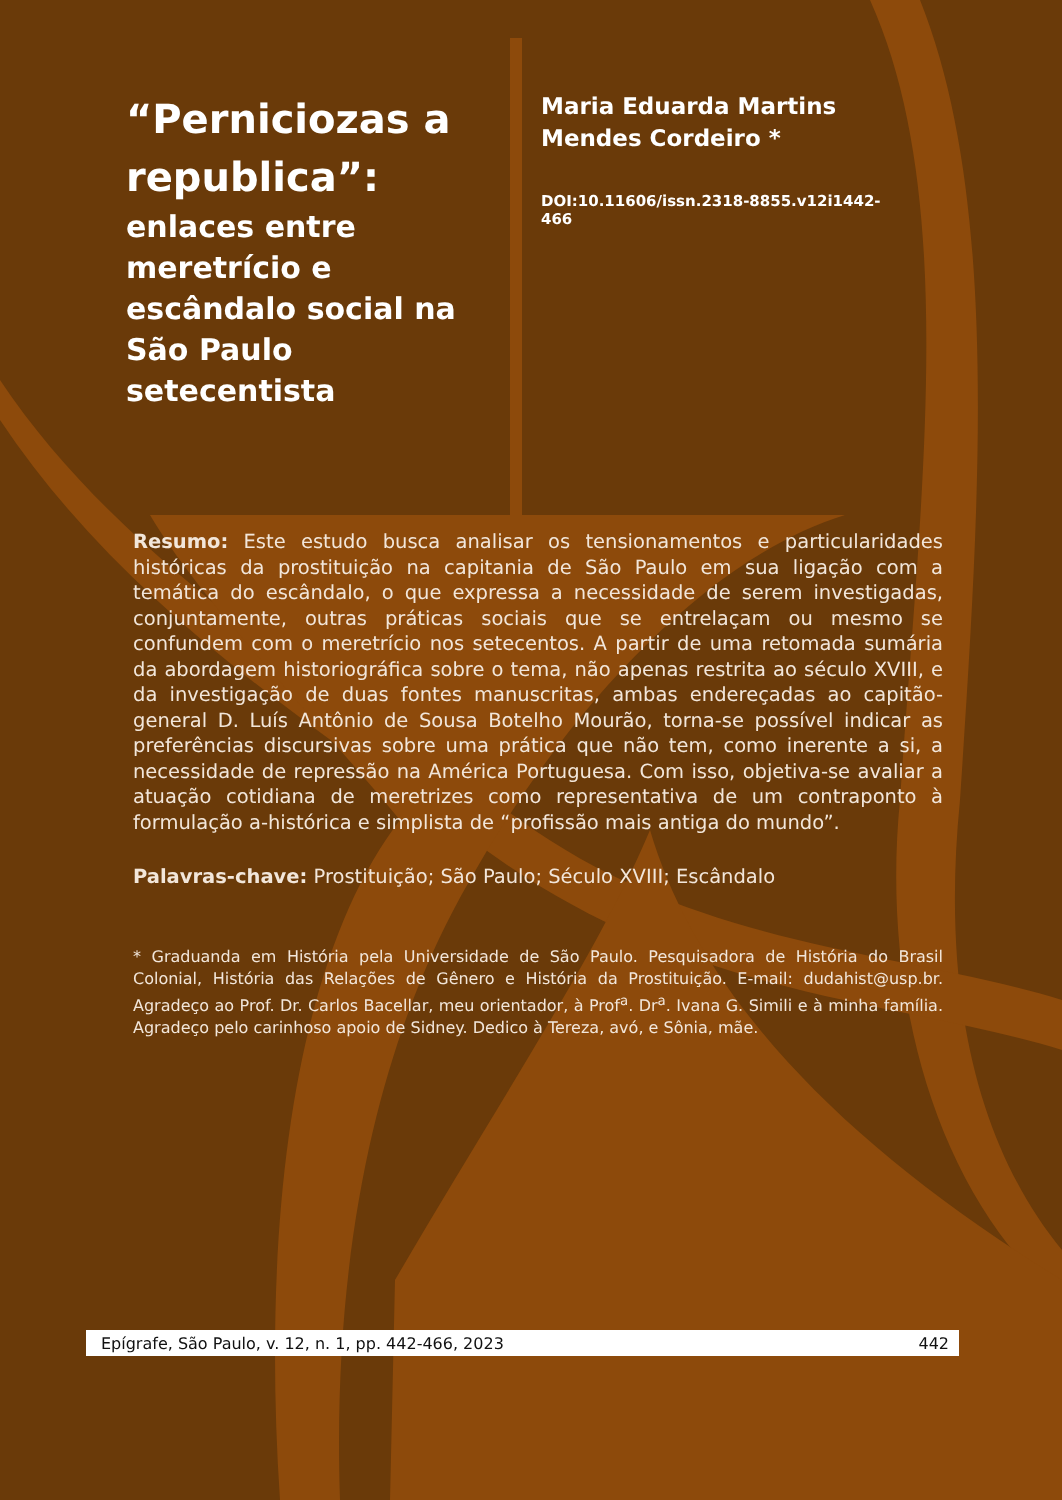“Perniciozas a republica”:
enlaces entre meretrício e escândalo social na São Paulo setecentista
Maria Eduarda Martins Mendes Cordeiro *
DOI:10.11606/issn.2318-8855.v12i1442-466
Resumo: Este estudo busca analisar os tensionamentos e particularidades históricas da prostituição na capitania de São Paulo em sua ligação com a temática do escândalo, o que expressa a necessidade de serem investigadas, conjuntamente, outras práticas sociais que se entrelaçam ou mesmo se confundem com o meretrício nos setecentos. A partir de uma retomada sumária da abordagem historiográfica sobre o tema, não apenas restrita ao século XVIII, e da investigação de duas fontes manuscritas, ambas endereçadas ao capitão-general D. Luís Antônio de Sousa Botelho Mourão, torna-se possível indicar as preferências discursivas sobre uma prática que não tem, como inerente a si, a necessidade de repressão na América Portuguesa. Com isso, objetiva-se avaliar a atuação cotidiana de meretrizes como representativa de um contraponto à formulação a-histórica e simplista de “profissão mais antiga do mundo”.
Palavras-chave: Prostituição; São Paulo; Século XVIII; Escândalo
* Graduanda em História pela Universidade de São Paulo. Pesquisadora de História do Brasil Colonial, História das Relações de Gênero e História da Prostituição. E-mail: dudahist@usp.br. Agradeço ao Prof. Dr. Carlos Bacellar, meu orientador, à Prof<sup>a</sup>. Dr<sup>a</sup>. Ivana G. Simili e à minha família. Agradeço pelo carinhoso apoio de Sidney. Dedico à Tereza, avó, e Sônia, mãe.
Epígrafe, São Paulo, v. 12, n. 1, pp. 442-466, 2023 442